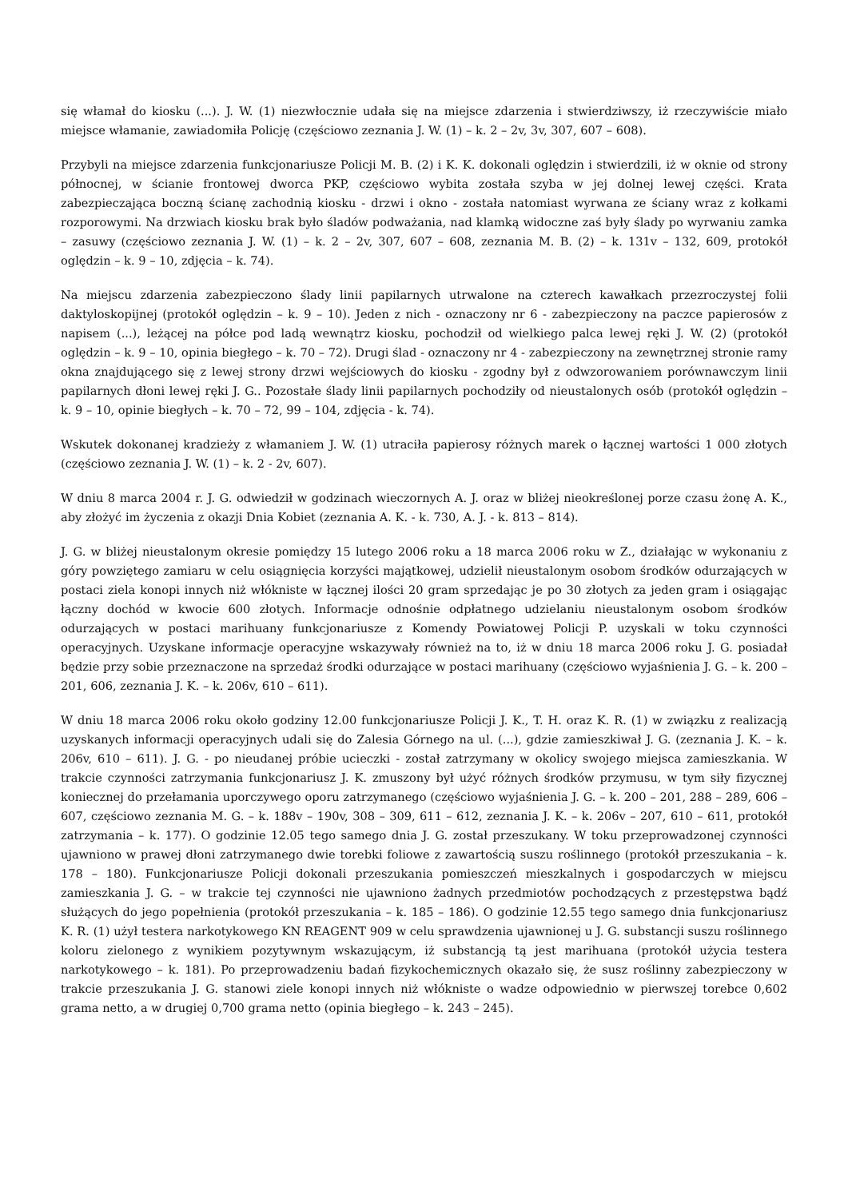się włamał do kiosku (...). J. W. (1) niezwłocznie udała się na miejsce zdarzenia i stwierdziwszy, iż rzeczywiście miało miejsce włamanie, zawiadomiła Policję (częściowo zeznania J. W. (1) – k. 2 – 2v, 3v, 307, 607 – 608).
Przybyli na miejsce zdarzenia funkcjonariusze Policji M. B. (2) i K. K. dokonali oględzin i stwierdzili, iż w oknie od strony północnej, w ścianie frontowej dworca PKP, częściowo wybita została szyba w jej dolnej lewej części. Krata zabezpieczająca boczną ścianę zachodnią kiosku - drzwi i okno - została natomiast wyrwana ze ściany wraz z kołkami rozporowymi. Na drzwiach kiosku brak było śladów podważania, nad klamką widoczne zaś były ślady po wyrwaniu zamka – zasuwy (częściowo zeznania J. W. (1) – k. 2 – 2v, 307, 607 – 608, zeznania M. B. (2) – k. 131v – 132, 609, protokół oględzin – k. 9 – 10, zdjęcia – k. 74).
Na miejscu zdarzenia zabezpieczono ślady linii papilarnych utrwalone na czterech kawałkach przezroczystej folii daktyloskopijnej (protokół oględzin – k. 9 – 10). Jeden z nich - oznaczony nr 6 - zabezpieczony na paczce papierosów z napisem (...), leżącej na półce pod ladą wewnątrz kiosku, pochodził od wielkiego palca lewej ręki J. W. (2) (protokół oględzin – k. 9 – 10, opinia biegłego – k. 70 – 72). Drugi ślad - oznaczony nr 4 - zabezpieczony na zewnętrznej stronie ramy okna znajdującego się z lewej strony drzwi wejściowych do kiosku - zgodny był z odwzorowaniem porównawczym linii papilarnych dłoni lewej ręki J. G.. Pozostałe ślady linii papilarnych pochodziły od nieustalonych osób (protokół oględzin – k. 9 – 10, opinie biegłych – k. 70 – 72, 99 – 104, zdjęcia - k. 74).
Wskutek dokonanej kradzieży z włamaniem J. W. (1) utraciła papierosy różnych marek o łącznej wartości 1 000 złotych (częściowo zeznania J. W. (1) – k. 2 - 2v, 607).
W dniu 8 marca 2004 r. J. G. odwiedził w godzinach wieczornych A. J. oraz w bliżej nieokreślonej porze czasu żonę A. K., aby złożyć im życzenia z okazji Dnia Kobiet (zeznania A. K. - k. 730, A. J. - k. 813 – 814).
J. G. w bliżej nieustalonym okresie pomiędzy 15 lutego 2006 roku a 18 marca 2006 roku w Z., działając w wykonaniu z góry powziętego zamiaru w celu osiągnięcia korzyści majątkowej, udzielił nieustalonym osobom środków odurzających w postaci ziela konopi innych niż włókniste w łącznej ilości 20 gram sprzedając je po 30 złotych za jeden gram i osiągając łączny dochód w kwocie 600 złotych. Informacje odnośnie odpłatnego udzielaniu nieustalonym osobom środków odurzających w postaci marihuany funkcjonariusze z Komendy Powiatowej Policji P. uzyskali w toku czynności operacyjnych. Uzyskane informacje operacyjne wskazywały również na to, iż w dniu 18 marca 2006 roku J. G. posiadał będzie przy sobie przeznaczone na sprzedaż środki odurzające w postaci marihuany (częściowo wyjaśnienia J. G. – k. 200 – 201, 606, zeznania J. K. – k. 206v, 610 – 611).
W dniu 18 marca 2006 roku około godziny 12.00 funkcjonariusze Policji J. K., T. H. oraz K. R. (1) w związku z realizacją uzyskanych informacji operacyjnych udali się do Zalesia Górnego na ul. (...), gdzie zamieszkiwał J. G. (zeznania J. K. – k. 206v, 610 – 611). J. G. - po nieudanej próbie ucieczki - został zatrzymany w okolicy swojego miejsca zamieszkania. W trakcie czynności zatrzymania funkcjonariusz J. K. zmuszony był użyć różnych środków przymusu, w tym siły fizycznej koniecznej do przełamania uporczywego oporu zatrzymanego (częściowo wyjaśnienia J. G. – k. 200 – 201, 288 – 289, 606 – 607, częściowo zeznania M. G. – k. 188v – 190v, 308 – 309, 611 – 612, zeznania J. K. – k. 206v – 207, 610 – 611, protokół zatrzymania – k. 177). O godzinie 12.05 tego samego dnia J. G. został przeszukany. W toku przeprowadzonej czynności ujawniono w prawej dłoni zatrzymanego dwie torebki foliowe z zawartością suszu roślinnego (protokół przeszukania – k. 178 – 180). Funkcjonariusze Policji dokonali przeszukania pomieszczeń mieszkalnych i gospodarczych w miejscu zamieszkania J. G. – w trakcie tej czynności nie ujawniono żadnych przedmiotów pochodzących z przestępstwa bądź służących do jego popełnienia (protokół przeszukania – k. 185 – 186). O godzinie 12.55 tego samego dnia funkcjonariusz K. R. (1) użył testera narkotykowego KN REAGENT 909 w celu sprawdzenia ujawnionej u J. G. substancji suszu roślinnego koloru zielonego z wynikiem pozytywnym wskazującym, iż substancją tą jest marihuana (protokół użycia testera narkotykowego – k. 181). Po przeprowadzeniu badań fizykochemicznych okazało się, że susz roślinny zabezpieczony w trakcie przeszukania J. G. stanowi ziele konopi innych niż włókniste o wadze odpowiednio w pierwszej torebce 0,602 grama netto, a w drugiej 0,700 grama netto (opinia biegłego – k. 243 – 245).